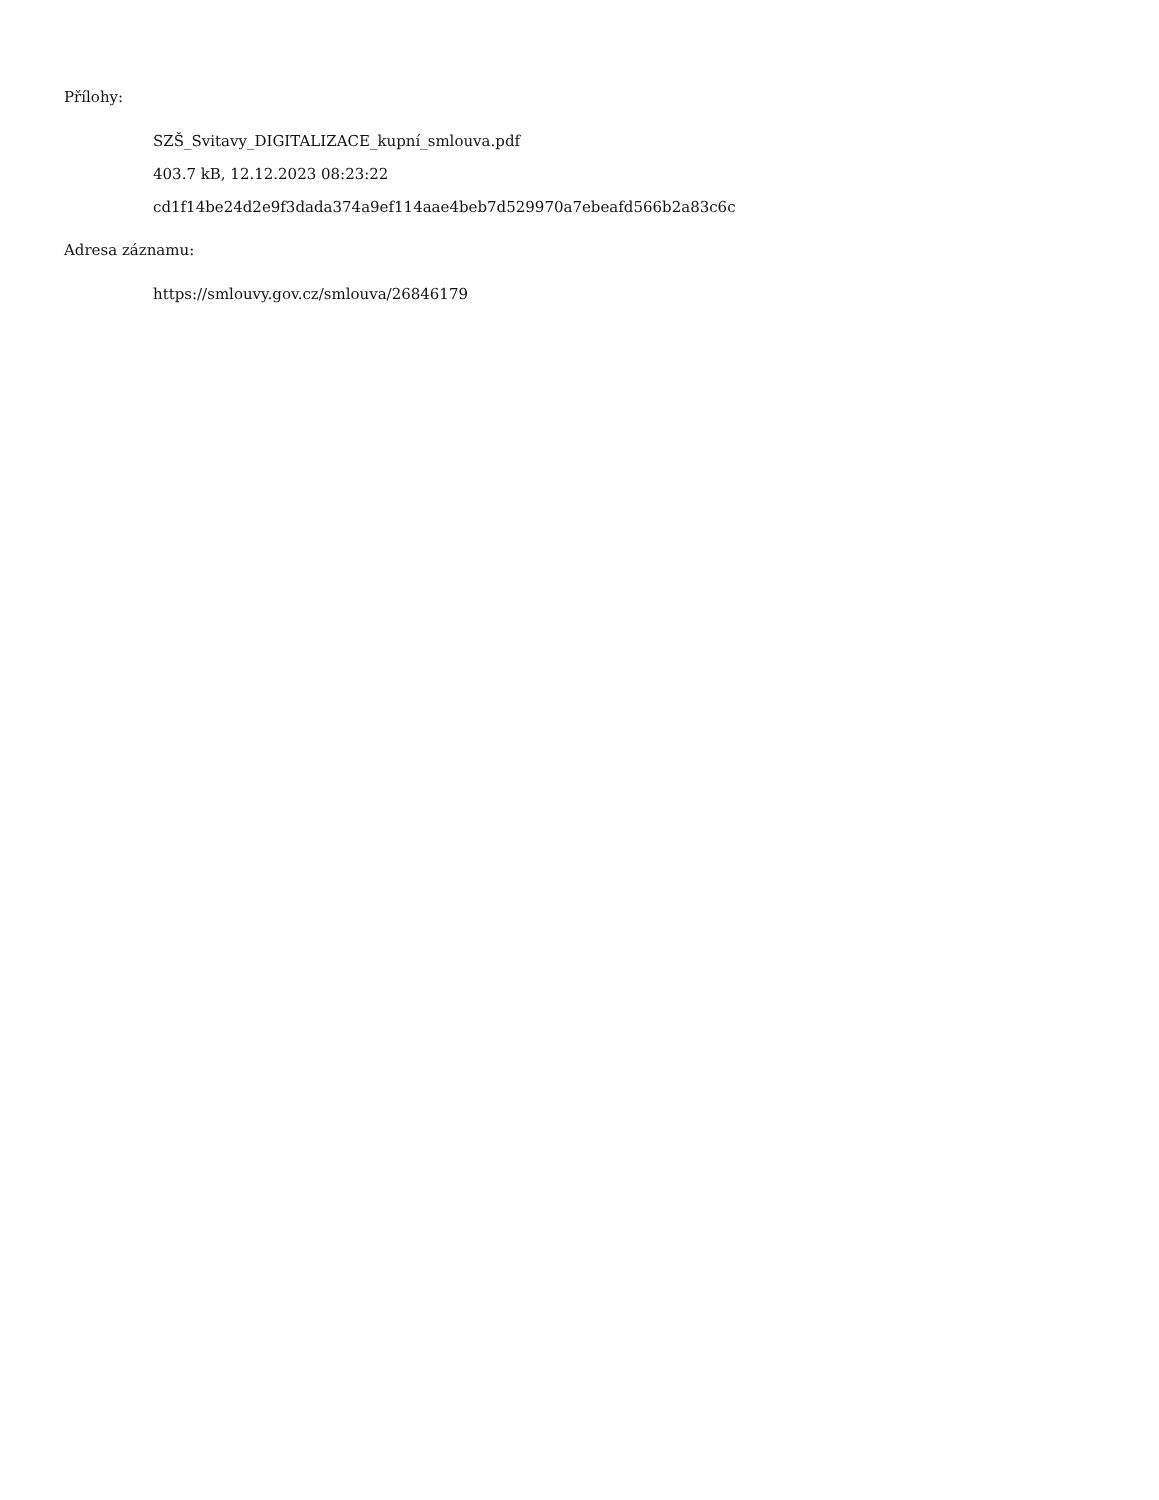Přílohy:
SZŠ_Svitavy_DIGITALIZACE_kupní_smlouva.pdf
403.7 kB, 12.12.2023 08:23:22
cd1f14be24d2e9f3dada374a9ef114aae4beb7d529970a7ebeafd566b2a83c6c
Adresa záznamu:
https://smlouvy.gov.cz/smlouva/26846179